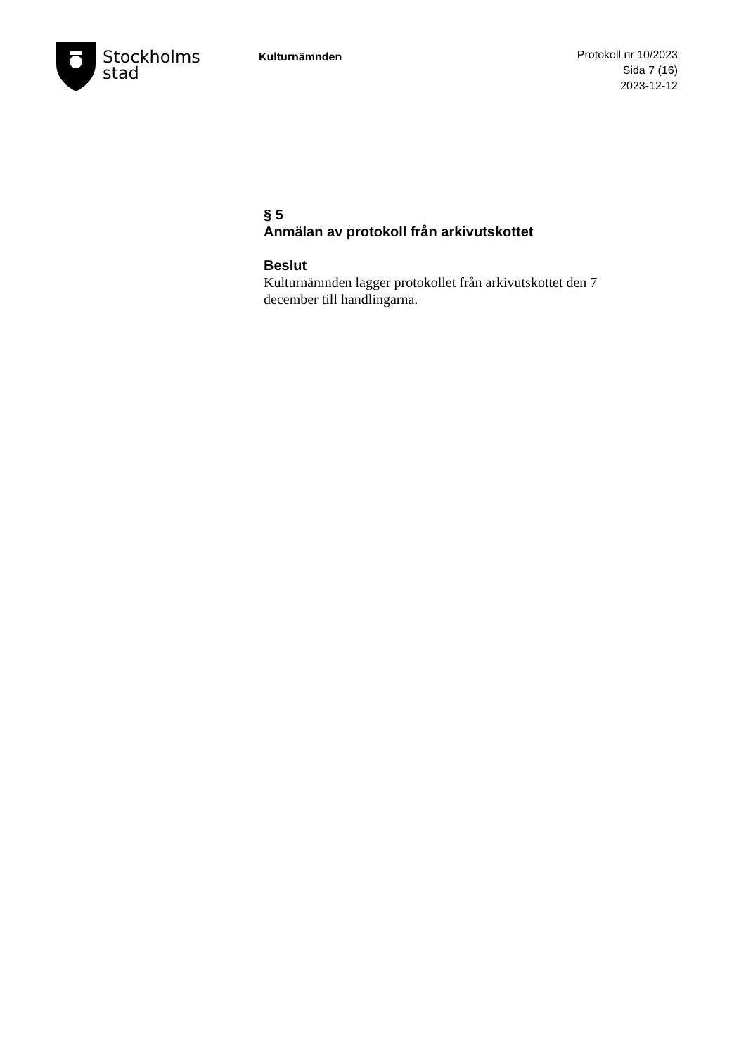Stockholms
stad
Kulturnämnden
Protokoll nr 10/2023
Sida 7 (16)
2023-12-12
§ 5
Anmälan av protokoll från arkivutskottet
Beslut
Kulturnämnden lägger protokollet från arkivutskottet den 7 december till handlingarna.